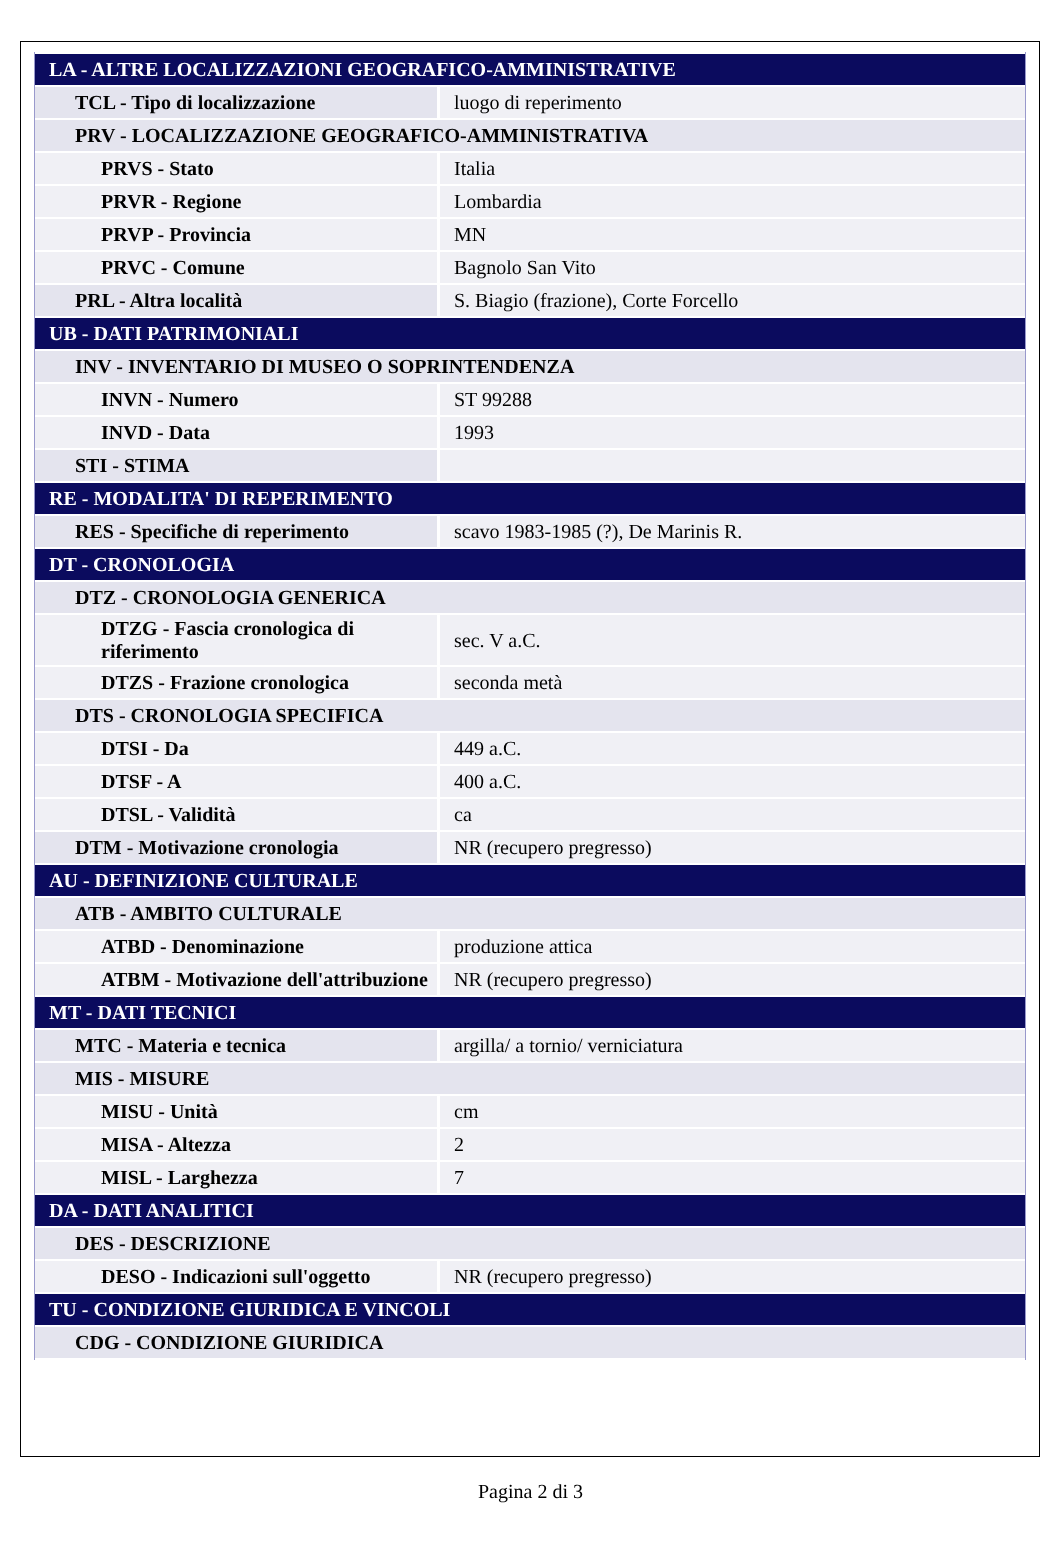| LA - ALTRE LOCALIZZAZIONI GEOGRAFICO-AMMINISTRATIVE | |
| TCL - Tipo di localizzazione | luogo di reperimento |
| PRV - LOCALIZZAZIONE GEOGRAFICO-AMMINISTRATIVA | |
| PRVS - Stato | Italia |
| PRVR - Regione | Lombardia |
| PRVP - Provincia | MN |
| PRVC - Comune | Bagnolo San Vito |
| PRL - Altra località | S. Biagio (frazione), Corte Forcello |
| UB - DATI PATRIMONIALI | |
| INV - INVENTARIO DI MUSEO O SOPRINTENDENZA | |
| INVN - Numero | ST 99288 |
| INVD - Data | 1993 |
| STI - STIMA | |
| RE - MODALITA' DI REPERIMENTO | |
| RES - Specifiche di reperimento | scavo 1983-1985 (?), De Marinis R. |
| DT - CRONOLOGIA | |
| DTZ - CRONOLOGIA GENERICA | |
| DTZG - Fascia cronologica di riferimento | sec. V a.C. |
| DTZS - Frazione cronologica | seconda metà |
| DTS - CRONOLOGIA SPECIFICA | |
| DTSI - Da | 449 a.C. |
| DTSF - A | 400 a.C. |
| DTSL - Validità | ca |
| DTM - Motivazione cronologia | NR (recupero pregresso) |
| AU - DEFINIZIONE CULTURALE | |
| ATB - AMBITO CULTURALE | |
| ATBD - Denominazione | produzione attica |
| ATBM - Motivazione dell'attribuzione | NR (recupero pregresso) |
| MT - DATI TECNICI | |
| MTC - Materia e tecnica | argilla/ a tornio/ verniciatura |
| MIS - MISURE | |
| MISU - Unità | cm |
| MISA - Altezza | 2 |
| MISL - Larghezza | 7 |
| DA - DATI ANALITICI | |
| DES - DESCRIZIONE | |
| DESO - Indicazioni sull'oggetto | NR (recupero pregresso) |
| TU - CONDIZIONE GIURIDICA E VINCOLI | |
| CDG - CONDIZIONE GIURIDICA | |
Pagina 2 di 3